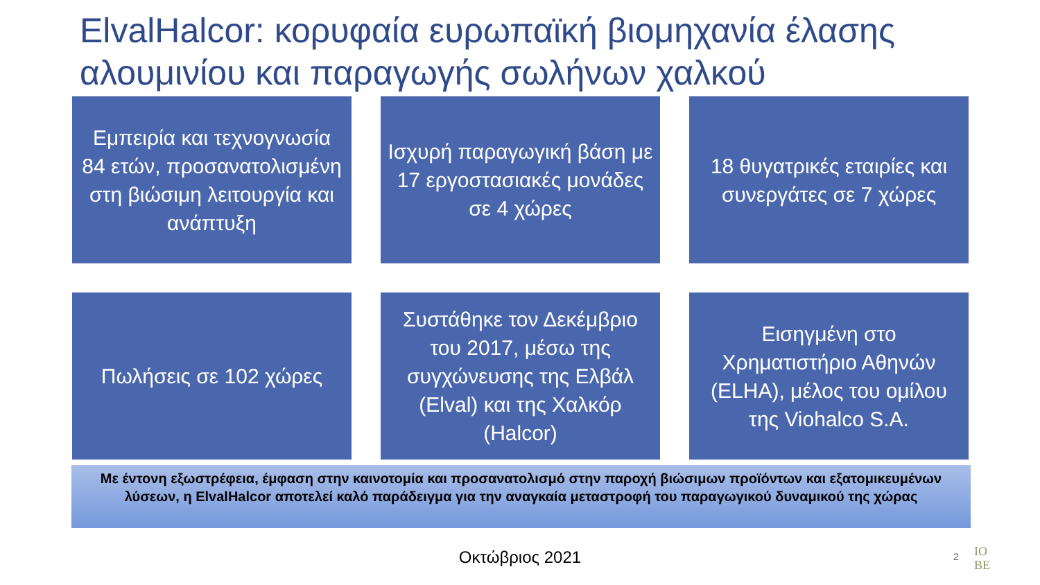ElvalHalcor: κορυφαία ευρωπαϊκή βιομηχανία έλασης αλουμινίου και παραγωγής σωλήνων χαλκού
Εμπειρία και τεχνογνωσία 84 ετών, προσανατολισμένη στη βιώσιμη λειτουργία και ανάπτυξη
Ισχυρή παραγωγική βάση με 17 εργοστασιακές μονάδες σε 4 χώρες
18 θυγατρικές εταιρίες και συνεργάτες σε 7 χώρες
Πωλήσεις σε 102 χώρες
Συστάθηκε τον Δεκέμβριο του 2017, μέσω της συγχώνευσης της Ελβάλ (Elval) και της Χαλκόρ (Halcor)
Εισηγμένη στο Χρηματιστήριο Αθηνών (ELHA), μέλος του ομίλου της Viohalco S.A.
Με έντονη εξωστρέφεια, έμφαση στην καινοτομία και προσανατολισμό στην παροχή βιώσιμων προϊόντων και εξατομικευμένων λύσεων, η ElvalHalcor αποτελεί καλό παράδειγμα για την αναγκαία μεταστροφή του παραγωγικού δυναμικού της χώρας
Οκτώβριος 2021 2
IO
BE